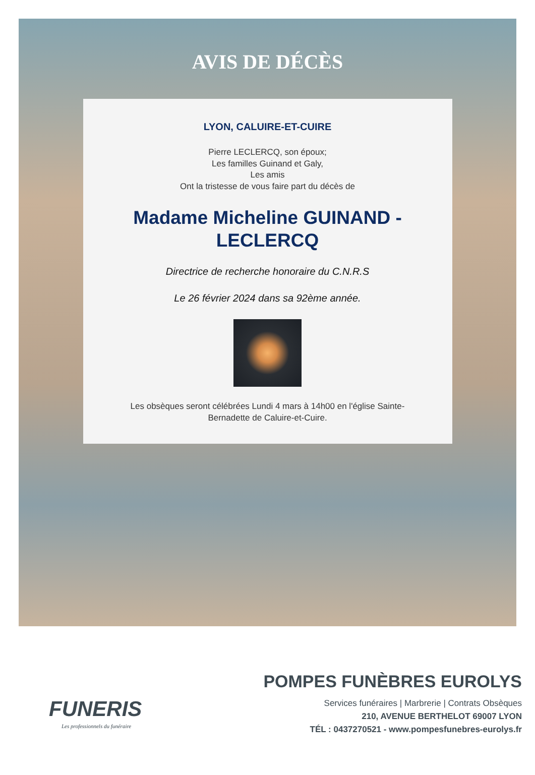AVIS DE DÉCÈS
LYON, CALUIRE-ET-CUIRE
Pierre LECLERCQ, son époux;
Les familles Guinand et Galy,
Les amis
Ont la tristesse de vous faire part du décès de
Madame Micheline GUINAND - LECLERCQ
Directrice de recherche honoraire du C.N.R.S
Le 26 février 2024 dans sa 92ème année.
Les obsèques seront célébrées Lundi 4 mars à 14h00 en l'église Sainte-
Bernadette de Caluire-et-Cuire.
FUNERIS
Les professionnels du funéraire
POMPES FUNÈBRES EUROLYS
Services funéraires | Marbrerie | Contrats Obsèques
210, AVENUE BERTHELOT 69007 LYON
TÉL : 0437270521 - www.pompesfunebres-eurolys.fr